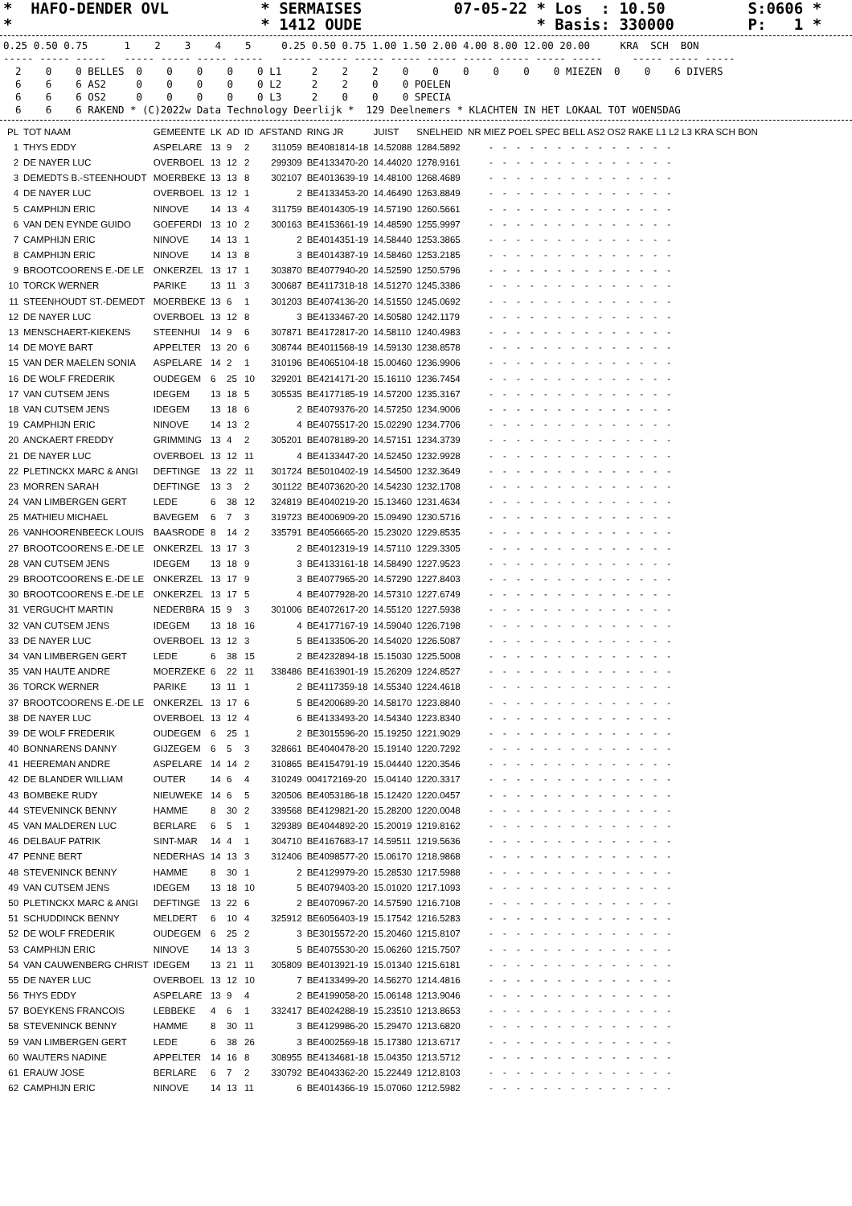*  HAFO-DENDER OVL          * SERMAISES          07-05-22 * Los  : 10.50         S:0606 *
*                           * 1412 OUDE                   * Basis: 330000        P:   1 *
0.25 0.50 0.75      1    2    3    4    5     0.25 0.50 0.75 1.00 1.50 2.00 4.00 8.00 12.00 20.00     KRA  SCH  BON
----- ----- -----   ----- ----- ----- -----   ----- ----- ----- ----- ----- ----- ----- ----- -----     ----- ----- -----
  2    0    0 BELLES  0    0    0    0    0 L1     2    2    2    0    0    0    0    0    0 MIEZEN  0    0    6 DIVERS
  6    6    6 AS2     0    0    0    0    0 L2     2    2    0    0 POELEN
  6    6    6 OS2     0    0    0    0    0 L3     2    0    0    0 SPECIA
  6    6    6 RAKEND * (C)2022w Data Technology Deerlijk *  129 Deelnemers * KLACHTEN IN HET LOKAAL TOT WOENSDAG
| PL | TOT NAAM | GEMEENTE | LK | AD | ID | AFSTAND | RING JR | JUIST | SNELHEID | NR MIEZ POEL SPEC BELL AS2 OS2 RAKE L1 L2 L3 KRA SCH BON |
| --- | --- | --- | --- | --- | --- | --- | --- | --- | --- | --- |
| 1 | THYS EDDY | ASPELARE | 13 | 9 | 2 | 311059 | BE4081814-18 | 14.52088 | 1284.5892 | - - - - - - - - - - - - - - |
| 2 | DE NAYER LUC | OVERBOEL | 13 | 12 | 2 | 299309 | BE4133470-20 | 14.44020 | 1278.9161 | - - - - - - - - - - - - - - |
| 3 | DEMEDTS B.-STEENHOUDT | MOERBEKE | 13 | 13 | 8 | 302107 | BE4013639-19 | 14.48100 | 1268.4689 | - - - - - - - - - - - - - - |
| 4 | DE NAYER LUC | OVERBOEL | 13 | 12 | 1 | 2 | BE4133453-20 | 14.46490 | 1263.8849 | - - - - - - - - - - - - - - |
| 5 | CAMPHIJN ERIC | NINOVE | 14 | 13 | 4 | 311759 | BE4014305-19 | 14.57190 | 1260.5661 | - - - - - - - - - - - - - - |
| 6 | VAN DEN EYNDE GUIDO | GOEFERDI | 13 | 10 | 2 | 300163 | BE4153661-19 | 14.48590 | 1255.9997 | - - - - - - - - - - - - - - |
| 7 | CAMPHIJN ERIC | NINOVE | 14 | 13 | 1 | 2 | BE4014351-19 | 14.58440 | 1253.3865 | - - - - - - - - - - - - - - |
| 8 | CAMPHIJN ERIC | NINOVE | 14 | 13 | 8 | 3 | BE4014387-19 | 14.58460 | 1253.2185 | - - - - - - - - - - - - - - |
| 9 | BROOTCOORENS E.-DE LE | ONKERZEL | 13 | 17 | 1 | 303870 | BE4077940-20 | 14.52590 | 1250.5796 | - - - - - - - - - - - - - - |
| 10 | TORCK WERNER | PARIKE | 13 | 11 | 3 | 300687 | BE4117318-18 | 14.51270 | 1245.3386 | - - - - - - - - - - - - - - |
| 11 | STEENHOUDT ST.-DEMEDT | MOERBEKE | 13 | 6 | 1 | 301203 | BE4074136-20 | 14.51550 | 1245.0692 | - - - - - - - - - - - - - - |
| 12 | DE NAYER LUC | OVERBOEL | 13 | 12 | 8 | 3 | BE4133467-20 | 14.50580 | 1242.1179 | - - - - - - - - - - - - - - |
| 13 | MENSCHAERT-KIEKENS | STEENHUI | 14 | 9 | 6 | 307871 | BE4172817-20 | 14.58110 | 1240.4983 | - - - - - - - - - - - - - - |
| 14 | DE MOYE BART | APPELTER | 13 | 20 | 6 | 308744 | BE4011568-19 | 14.59130 | 1238.8578 | - - - - - - - - - - - - - - |
| 15 | VAN DER MAELEN SONIA | ASPELARE | 14 | 2 | 1 | 310196 | BE4065104-18 | 15.00460 | 1236.9906 | - - - - - - - - - - - - - - |
| 16 | DE WOLF FREDERIK | OUDEGEM | 6 | 25 | 10 | 329201 | BE4214171-20 | 15.16110 | 1236.7454 | - - - - - - - - - - - - - - |
| 17 | VAN CUTSEM JENS | IDEGEM | 13 | 18 | 5 | 305535 | BE4177185-19 | 14.57200 | 1235.3167 | - - - - - - - - - - - - - - |
| 18 | VAN CUTSEM JENS | IDEGEM | 13 | 18 | 6 | 2 | BE4079376-20 | 14.57250 | 1234.9006 | - - - - - - - - - - - - - - |
| 19 | CAMPHIJN ERIC | NINOVE | 14 | 13 | 2 | 4 | BE4075517-20 | 15.02290 | 1234.7706 | - - - - - - - - - - - - - - |
| 20 | ANCKAERT FREDDY | GRIMMING | 13 | 4 | 2 | 305201 | BE4078189-20 | 14.57151 | 1234.3739 | - - - - - - - - - - - - - - |
| 21 | DE NAYER LUC | OVERBOEL | 13 | 12 | 11 | 4 | BE4133447-20 | 14.52450 | 1232.9928 | - - - - - - - - - - - - - - |
| 22 | PLETINCKX MARC & ANGI | DEFTINGE | 13 | 22 | 11 | 301724 | BE5010402-19 | 14.54500 | 1232.3649 | - - - - - - - - - - - - - - |
| 23 | MORREN SARAH | DEFTINGE | 13 | 3 | 2 | 301122 | BE4073620-20 | 14.54230 | 1232.1708 | - - - - - - - - - - - - - - |
| 24 | VAN LIMBERGEN GERT | LEDE | 6 | 38 | 12 | 324819 | BE4040219-20 | 15.13460 | 1231.4634 | - - - - - - - - - - - - - - |
| 25 | MATHIEU MICHAEL | BAVEGEM | 6 | 7 | 3 | 319723 | BE4006909-20 | 15.09490 | 1230.5716 | - - - - - - - - - - - - - - |
| 26 | VANHOORENBEECK LOUIS | BAASRODE | 8 | 14 | 2 | 335791 | BE4056665-20 | 15.23020 | 1229.8535 | - - - - - - - - - - - - - - |
| 27 | BROOTCOORENS E.-DE LE | ONKERZEL | 13 | 17 | 3 | 2 | BE4012319-19 | 14.57110 | 1229.3305 | - - - - - - - - - - - - - - |
| 28 | VAN CUTSEM JENS | IDEGEM | 13 | 18 | 9 | 3 | BE4133161-18 | 14.58490 | 1227.9523 | - - - - - - - - - - - - - - |
| 29 | BROOTCOORENS E.-DE LE | ONKERZEL | 13 | 17 | 9 | 3 | BE4077965-20 | 14.57290 | 1227.8403 | - - - - - - - - - - - - - - |
| 30 | BROOTCOORENS E.-DE LE | ONKERZEL | 13 | 17 | 5 | 4 | BE4077928-20 | 14.57310 | 1227.6749 | - - - - - - - - - - - - - - |
| 31 | VERGUCHT MARTIN | NEDERBRA | 15 | 9 | 3 | 301006 | BE4072617-20 | 14.55120 | 1227.5938 | - - - - - - - - - - - - - - |
| 32 | VAN CUTSEM JENS | IDEGEM | 13 | 18 | 16 | 4 | BE4177167-19 | 14.59040 | 1226.7198 | - - - - - - - - - - - - - - |
| 33 | DE NAYER LUC | OVERBOEL | 13 | 12 | 3 | 5 | BE4133506-20 | 14.54020 | 1226.5087 | - - - - - - - - - - - - - - |
| 34 | VAN LIMBERGEN GERT | LEDE | 6 | 38 | 15 | 2 | BE4232894-18 | 15.15030 | 1225.5008 | - - - - - - - - - - - - - - |
| 35 | VAN HAUTE ANDRE | MOERZEKE | 6 | 22 | 11 | 338486 | BE4163901-19 | 15.26209 | 1224.8527 | - - - - - - - - - - - - - - |
| 36 | TORCK WERNER | PARIKE | 13 | 11 | 1 | 2 | BE4117359-18 | 14.55340 | 1224.4618 | - - - - - - - - - - - - - - |
| 37 | BROOTCOORENS E.-DE LE | ONKERZEL | 13 | 17 | 6 | 5 | BE4200689-20 | 14.58170 | 1223.8840 | - - - - - - - - - - - - - - |
| 38 | DE NAYER LUC | OVERBOEL | 13 | 12 | 4 | 6 | BE4133493-20 | 14.54340 | 1223.8340 | - - - - - - - - - - - - - - |
| 39 | DE WOLF FREDERIK | OUDEGEM | 6 | 25 | 1 | 2 | BE3015596-20 | 15.19250 | 1221.9029 | - - - - - - - - - - - - - - |
| 40 | BONNARENS DANNY | GIJZEGEM | 6 | 5 | 3 | 328661 | BE4040478-20 | 15.19140 | 1220.7292 | - - - - - - - - - - - - - - |
| 41 | HEEREMAN ANDRE | ASPELARE | 14 | 14 | 2 | 310865 | BE4154791-19 | 15.04440 | 1220.3546 | - - - - - - - - - - - - - - |
| 42 | DE BLANDER WILLIAM | OUTER | 14 | 6 | 4 | 310249 | 004172169-20 | 15.04140 | 1220.3317 | - - - - - - - - - - - - - - |
| 43 | BOMBEKE RUDY | NIEUWEKE | 14 | 6 | 5 | 320506 | BE4053186-18 | 15.12420 | 1220.0457 | - - - - - - - - - - - - - - |
| 44 | STEVENINCK BENNY | HAMME | 8 | 30 | 2 | 339568 | BE4129821-20 | 15.28200 | 1220.0048 | - - - - - - - - - - - - - - |
| 45 | VAN MALDEREN LUC | BERLARE | 6 | 5 | 1 | 329389 | BE4044892-20 | 15.20019 | 1219.8162 | - - - - - - - - - - - - - - |
| 46 | DELBAUF PATRIK | SINT-MAR | 14 | 4 | 1 | 304710 | BE4167683-17 | 14.59511 | 1219.5636 | - - - - - - - - - - - - - - |
| 47 | PENNE BERT | NEDERHAS | 14 | 13 | 3 | 312406 | BE4098577-20 | 15.06170 | 1218.9868 | - - - - - - - - - - - - - - |
| 48 | STEVENINCK BENNY | HAMME | 8 | 30 | 1 | 2 | BE4129979-20 | 15.28530 | 1217.5988 | - - - - - - - - - - - - - - |
| 49 | VAN CUTSEM JENS | IDEGEM | 13 | 18 | 10 | 5 | BE4079403-20 | 15.01020 | 1217.1093 | - - - - - - - - - - - - - - |
| 50 | PLETINCKX MARC & ANGI | DEFTINGE | 13 | 22 | 6 | 2 | BE4070967-20 | 14.57590 | 1216.7108 | - - - - - - - - - - - - - - |
| 51 | SCHUDDINCK BENNY | MELDERT | 6 | 10 | 4 | 325912 | BE6056403-19 | 15.17542 | 1216.5283 | - - - - - - - - - - - - - - |
| 52 | DE WOLF FREDERIK | OUDEGEM | 6 | 25 | 2 | 3 | BE3015572-20 | 15.20460 | 1215.8107 | - - - - - - - - - - - - - - |
| 53 | CAMPHIJN ERIC | NINOVE | 14 | 13 | 3 | 5 | BE4075530-20 | 15.06260 | 1215.7507 | - - - - - - - - - - - - - - |
| 54 | VAN CAUWENBERG CHRIST | IDEGEM | 13 | 21 | 11 | 305809 | BE4013921-19 | 15.01340 | 1215.6181 | - - - - - - - - - - - - - - |
| 55 | DE NAYER LUC | OVERBOEL | 13 | 12 | 10 | 7 | BE4133499-20 | 14.56270 | 1214.4816 | - - - - - - - - - - - - - - |
| 56 | THYS EDDY | ASPELARE | 13 | 9 | 4 | 2 | BE4199058-20 | 15.06148 | 1213.9046 | - - - - - - - - - - - - - - |
| 57 | BOEYKENS FRANCOIS | LEBBEKE | 4 | 6 | 1 | 332417 | BE4024288-19 | 15.23510 | 1213.8653 | - - - - - - - - - - - - - - |
| 58 | STEVENINCK BENNY | HAMME | 8 | 30 | 11 | 3 | BE4129986-20 | 15.29470 | 1213.6820 | - - - - - - - - - - - - - - |
| 59 | VAN LIMBERGEN GERT | LEDE | 6 | 38 | 26 | 3 | BE4002569-18 | 15.17380 | 1213.6717 | - - - - - - - - - - - - - - |
| 60 | WAUTERS NADINE | APPELTER | 14 | 16 | 8 | 308955 | BE4134681-18 | 15.04350 | 1213.5712 | - - - - - - - - - - - - - - |
| 61 | ERAUW JOSE | BERLARE | 6 | 7 | 2 | 330792 | BE4043362-20 | 15.22449 | 1212.8103 | - - - - - - - - - - - - - - |
| 62 | CAMPHIJN ERIC | NINOVE | 14 | 13 | 11 | 6 | BE4014366-19 | 15.07060 | 1212.5982 | - - - - - - - - - - - - - - |